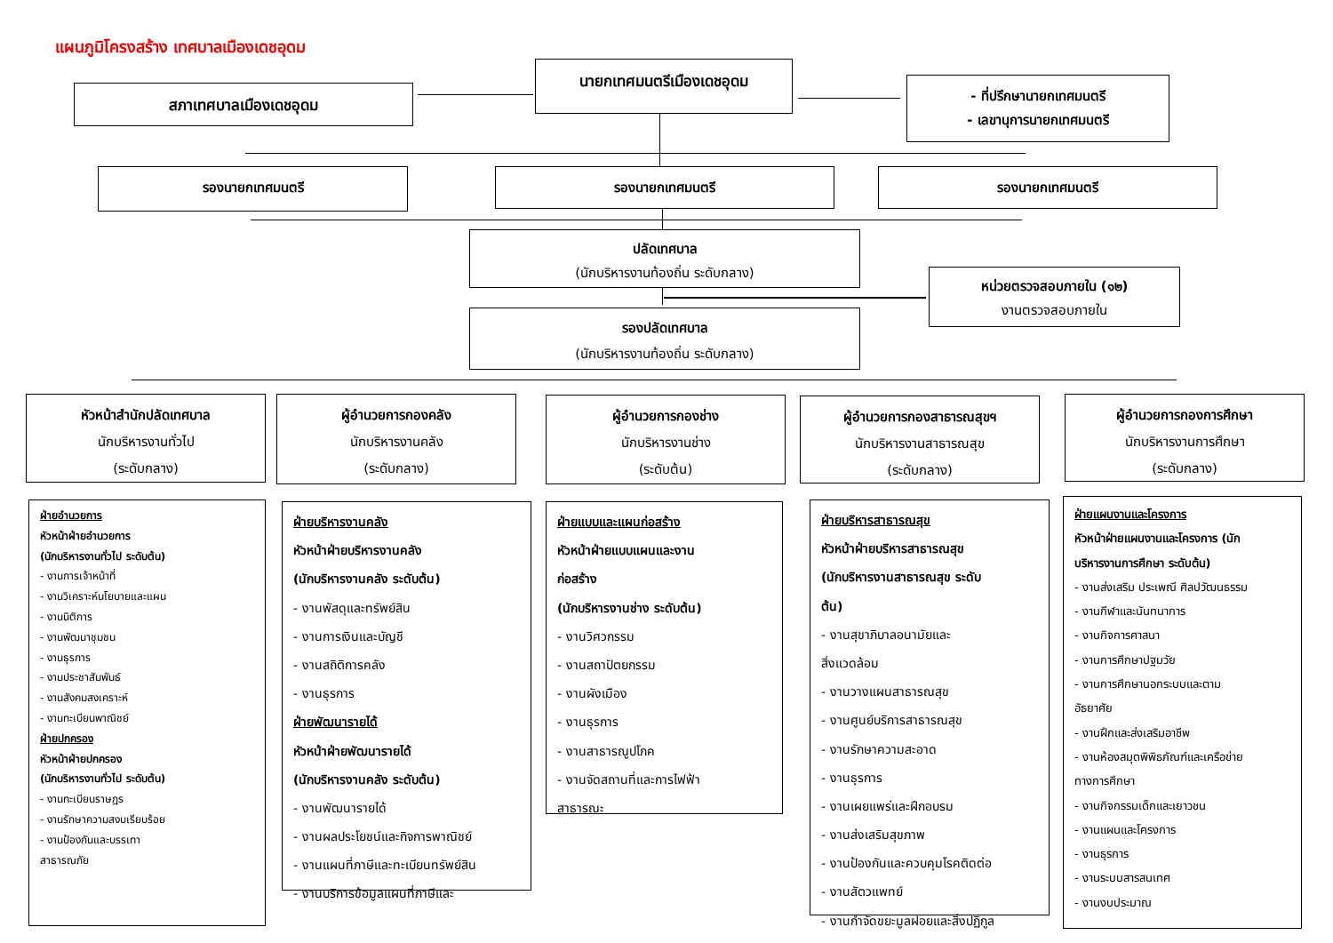แผนภูมิโครงสร้าง เทศบาลเมืองเดชอุดม
นายกเทศมนตรีเมืองเดชอุดม
สภาเทศบาลเมืองเดชอุดม
- ที่ปรึกษานายกเทศมนตรี
- เลขานุการนายกเทศมนตรี
รองนายกเทศมนตรี รองนายกเทศมนตรี รองนายกเทศมนตรี
ปลัดเทศบาล
(นักบริหารงานท้องถิ่น ระดับกลาง)
หน่วยตรวจสอบภายใน (๑๒)
งานตรวจสอบภายใน
รองปลัดเทศบาล
(นักบริหารงานท้องถิ่น ระดับกลาง)
หัวหน้าสำนักปลัดเทศบาล
นักบริหารงานทั่วไป
(ระดับกลาง)
ผู้อำนวยการกองคลัง
นักบริหารงานคลัง
(ระดับกลาง)
ผู้อำนวยการกองช่าง
นักบริหารงานช่าง
(ระดับต้น)
ผู้อำนวยการกองสาธารณสุขฯ
นักบริหารงานสาธารณสุข
(ระดับกลาง)
ผู้อำนวยการกองการศึกษา
นักบริหารงานการศึกษา
(ระดับกลาง)
ฝ่ายอำนวยการ
หัวหน้าฝ่ายอำนวยการ
(นักบริหารงานทั่วไป ระดับต้น)
- งานการเจ้าหน้าที่
- งานวิเคราะห์นโยบายและแผน
- งานนิติการ
- งานพัฒนาชุมชน
- งานธุรการ
- งานประชาสัมพันธ์
- งานสังคมสงเคราะห์
- งานทะเบียนพาณิชย์
ฝ่ายปกครอง
หัวหน้าฝ่ายปกครอง
(นักบริหารงานทั่วไป ระดับต้น)
- งานทะเบียนราษฎร
- งานรักษาความสงบเรียบร้อย
- งานป้องกันและบรรเทา
สาธารณภัย
ฝ่ายบริหารงานคลัง
หัวหน้าฝ่ายบริหารงานคลัง
(นักบริหารงานคลัง ระดับต้น)
- งานพัสดุและทรัพย์สิน
- งานการเงินและบัญชี
- งานสถิติการคลัง
- งานธุรการ
ฝ่ายพัฒนารายได้
หัวหน้าฝ่ายพัฒนารายได้
(นักบริหารงานคลัง ระดับต้น)
- งานพัฒนารายได้
- งานผลประโยชน์และกิจการพาณิชย์
- งานแผนที่ภาษีและทะเบียนทรัพย์สิน
- งานบริการข้อมูลแผนที่ภาษีและ
ฝ่ายแบบและแผนก่อสร้าง
หัวหน้าฝ่ายแบบแผนและงาน
ก่อสร้าง
(นักบริหารงานช่าง ระดับต้น)
- งานวิศวกรรม
- งานสถาปัตยกรรม
- งานผังเมือง
- งานธุรการ
- งานสาธารณูปโภค
- งานจัดสถานที่และการไฟฟ้า
สาธารณะ
ฝ่ายบริหารสาธารณสุข
หัวหน้าฝ่ายบริหารสาธารณสุข
(นักบริหารงานสาธารณสุข ระดับ
ต้น)
- งานสุขาภิบาลอนามัยและ
สิ่งแวดล้อม
- งานวางแผนสาธารณสุข
- งานศูนย์บริการสาธารณสุข
- งานรักษาความสะอาด
- งานธุรการ
- งานเผยแพร่และฝึกอบรม
- งานส่งเสริมสุขภาพ
- งานป้องกันและควบคุมโรคติดต่อ
- งานสัตวแพทย์
- งานกำจัดขยะมูลฝอยและสิ่งปฏิกูล
ฝ่ายแผนงานและโครงการ
หัวหน้าฝ่ายแผนงานและโครงการ (นัก
บริหารงานการศึกษา ระดับต้น)
- งานส่งเสริม ประเพณี ศิลปวัฒนธรรม
- งานกีฬาและนันทนาการ
- งานกิจการศาสนา
- งานการศึกษาปฐมวัย
- งานการศึกษานอกระบบและตาม
อัธยาศัย
- งานฝึกและส่งเสริมอาชีพ
- งานห้องสมุดพิพิธภัณฑ์และเครือข่าย
ทางการศึกษา
- งานกิจกรรมเด็กและเยาวชน
- งานแผนและโครงการ
- งานธุรการ
- งานระบบสารสนเทศ
- งานงบประมาณ